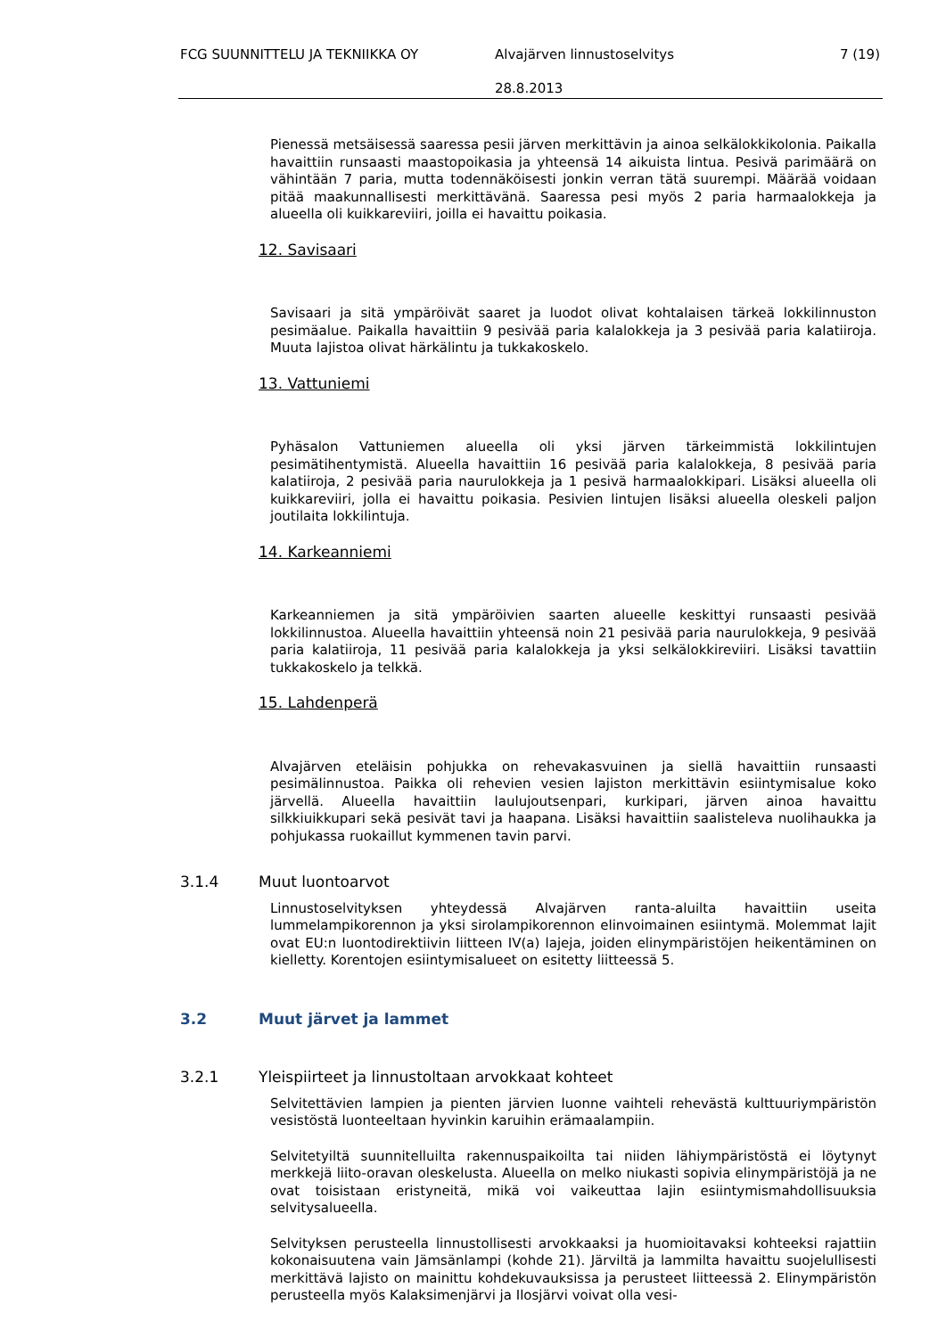FCG SUUNNITTELU JA TEKNIIKKA OY Alvajärven linnustoselvitys 7 (19)
28.8.2013
Pienessä metsäisessä saaressa pesii järven merkittävin ja ainoa selkälokkikolonia. Paikalla havaittiin runsaasti maastopoikasia ja yhteensä 14 aikuista lintua. Pesivä parimäärä on vähintään 7 paria, mutta todennäköisesti jonkin verran tätä suurempi. Määrää voidaan pitää maakunnallisesti merkittävänä. Saaressa pesi myös 2 paria harmaalokkeja ja alueella oli kuikkareviiri, joilla ei havaittu poikasia.
12. Savisaari
Savisaari ja sitä ympäröivät saaret ja luodot olivat kohtalaisen tärkeä lokkilinnuston pesimäalue. Paikalla havaittiin 9 pesivää paria kalalokkeja ja 3 pesivää paria kalatiiroja. Muuta lajistoa olivat härkälintu ja tukkakoskelo.
13. Vattuniemi
Pyhäsalon Vattuniemen alueella oli yksi järven tärkeimmistä lokkilintujen pesimätihentymistä. Alueella havaittiin 16 pesivää paria kalalokkeja, 8 pesivää paria kalatiiroja, 2 pesivää paria naurulokkeja ja 1 pesivä harmaalokkipari. Lisäksi alueella oli kuikkareviiri, jolla ei havaittu poikasia. Pesivien lintujen lisäksi alueella oleskeli paljon joutilaita lokkilintuja.
14. Karkeanniemi
Karkeanniemen ja sitä ympäröivien saarten alueelle keskittyi runsaasti pesivää lokkilinnustoa. Alueella havaittiin yhteensä noin 21 pesivää paria naurulokkeja, 9 pesivää paria kalatiiroja, 11 pesivää paria kalalokkeja ja yksi selkälokkireviiri. Lisäksi tavattiin tukkakoskelo ja telkkä.
15. Lahdenperä
Alvajärven eteläisin pohjukka on rehevakasvuinen ja siellä havaittiin runsaasti pesimälinnustoa. Paikka oli rehevien vesien lajiston merkittävin esiintymisalue koko järvellä. Alueella havaittiin laulujoutsenpari, kurkipari, järven ainoa havaittu silkkiuikkupari sekä pesivät tavi ja haapana. Lisäksi havaittiin saalisteleva nuolihaukka ja pohjukassa ruokaillut kymmenen tavin parvi.
3.1.4 Muut luontoarvot
Linnustoselvityksen yhteydessä Alvajärven ranta-aluilta havaittiin useita lummelampikorennon ja yksi sirolampikorennon elinvoimainen esiintymä. Molemmat lajit ovat EU:n luontodirektiivin liitteen IV(a) lajeja, joiden elinympäristöjen heikentäminen on kielletty. Korentojen esiintymisalueet on esitetty liitteessä 5.
3.2 Muut järvet ja lammet
3.2.1 Yleispiirteet ja linnustoltaan arvokkaat kohteet
Selvitettävien lampien ja pienten järvien luonne vaihteli rehevästä kulttuuriympäristön vesistöstä luonteeltaan hyvinkin karuihin erämaalampiin.
Selvitetyiltä suunnitelluilta rakennuspaikoilta tai niiden lähiympäristöstä ei löytynyt merkkejä liito-oravan oleskelusta. Alueella on melko niukasti sopivia elinympäristöjä ja ne ovat toisistaan eristyneitä, mikä voi vaikeuttaa lajin esiintymismahdollisuuksia selvitysalueella.
Selvityksen perusteella linnustollisesti arvokkaaksi ja huomioitavaksi kohteeksi rajattiin kokonaisuutena vain Jämsänlampi (kohde 21). Järviltä ja lammilta havaittu suojelullisesti merkittävä lajisto on mainittu kohdekuvauksissa ja perusteet liitteessä 2. Elinympäristön perusteella myös Kalaksimenjärvi ja Ilosjärvi voivat olla vesi-